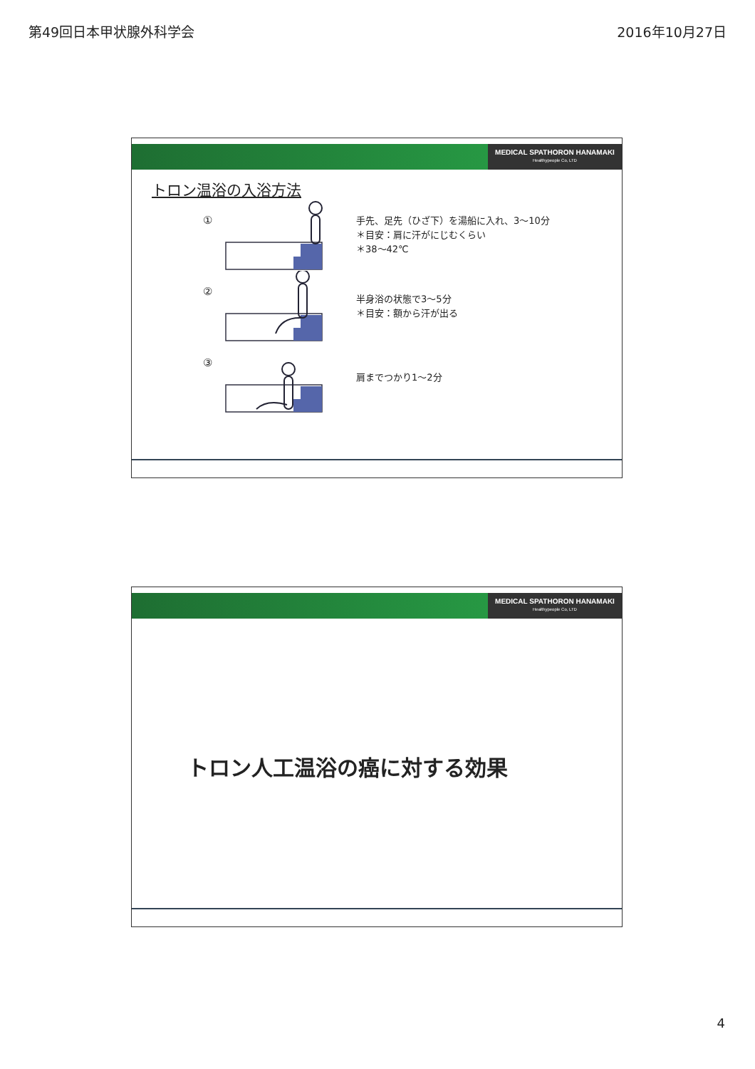第49回日本甲状腺外科学会 2016年10月27日
MEDICAL SPATHORON HANAMAKI
Healthypeople Co, LTD
トロン温浴の入浴方法
①
手先、足先（ひざ下）を湯船に入れ、3～10分
＊目安：肩に汗がにじむくらい
＊38～42℃
②
半身浴の状態で3～5分
＊目安：額から汗が出る
③
肩までつかり1～2分
MEDICAL SPATHORON HANAMAKI
Healthypeople Co, LTD
トロン人工温浴の癌に対する効果
4